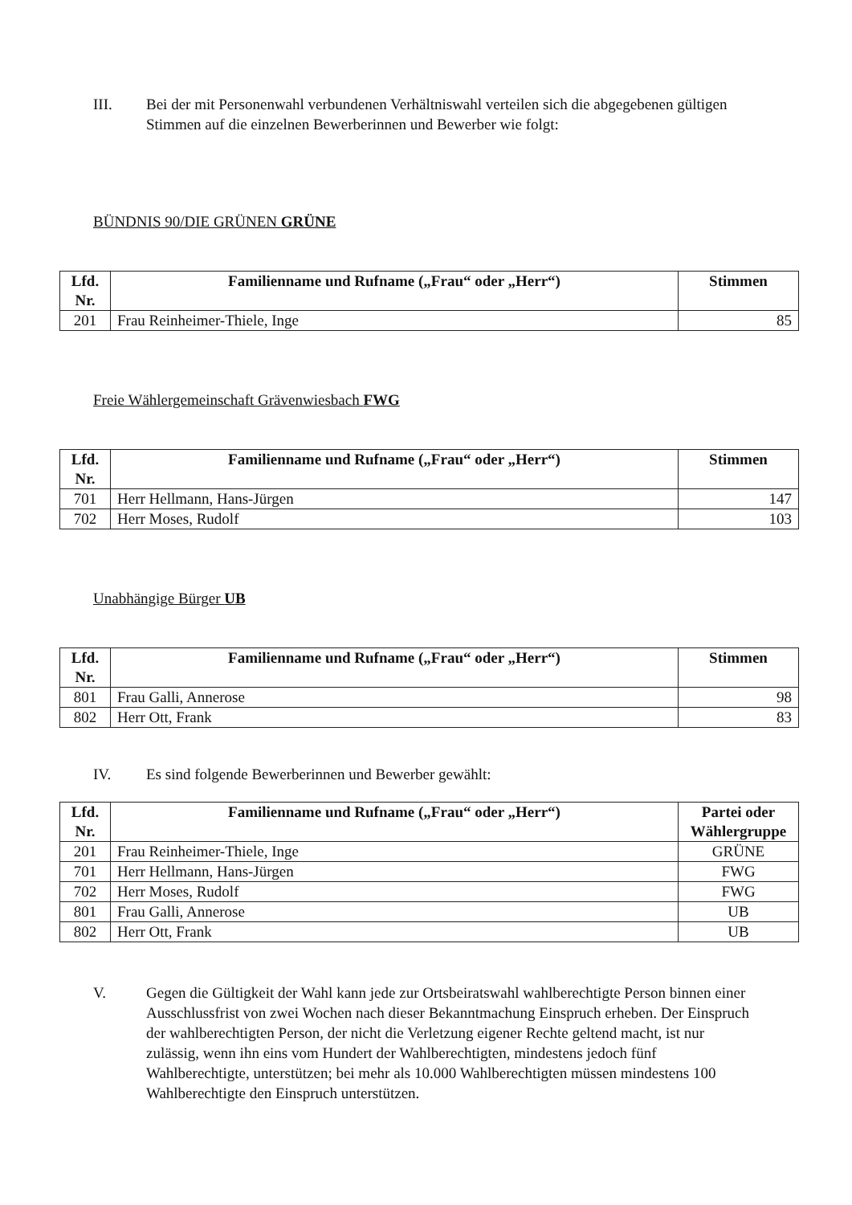III. Bei der mit Personenwahl verbundenen Verhältniswahl verteilen sich die abgegebenen gültigen Stimmen auf die einzelnen Bewerberinnen und Bewerber wie folgt:
BÜNDNIS 90/DIE GRÜNEN GRÜNE
| Lfd. Nr. | Familienname und Rufname („Frau“ oder „Herr“) | Stimmen |
| --- | --- | --- |
| 201 | Frau Reinheimer-Thiele, Inge | 85 |
Freie Wählergemeinschaft Grävenwiesbach FWG
| Lfd. Nr. | Familienname und Rufname („Frau“ oder „Herr“) | Stimmen |
| --- | --- | --- |
| 701 | Herr Hellmann, Hans-Jürgen | 147 |
| 702 | Herr Moses, Rudolf | 103 |
Unabhängige Bürger UB
| Lfd. Nr. | Familienname und Rufname („Frau“ oder „Herr“) | Stimmen |
| --- | --- | --- |
| 801 | Frau Galli, Annerose | 98 |
| 802 | Herr Ott, Frank | 83 |
IV. Es sind folgende Bewerberinnen und Bewerber gewählt:
| Lfd. Nr. | Familienname und Rufname („Frau“ oder „Herr“) | Partei oder Wählergruppe |
| --- | --- | --- |
| 201 | Frau Reinheimer-Thiele, Inge | GRÜNE |
| 701 | Herr Hellmann, Hans-Jürgen | FWG |
| 702 | Herr Moses, Rudolf | FWG |
| 801 | Frau Galli, Annerose | UB |
| 802 | Herr Ott, Frank | UB |
V. Gegen die Gültigkeit der Wahl kann jede zur Ortsbeiratswahl wahlberechtigte Person binnen einer Ausschlussfrist von zwei Wochen nach dieser Bekanntmachung Einspruch erheben. Der Einspruch der wahlberechtigten Person, der nicht die Verletzung eigener Rechte geltend macht, ist nur zulässig, wenn ihn eins vom Hundert der Wahlberechtigten, mindestens jedoch fünf Wahlberechtigte, unterstützen; bei mehr als 10.000 Wahlberechtigten müssen mindestens 100 Wahlberechtigte den Einspruch unterstützen.